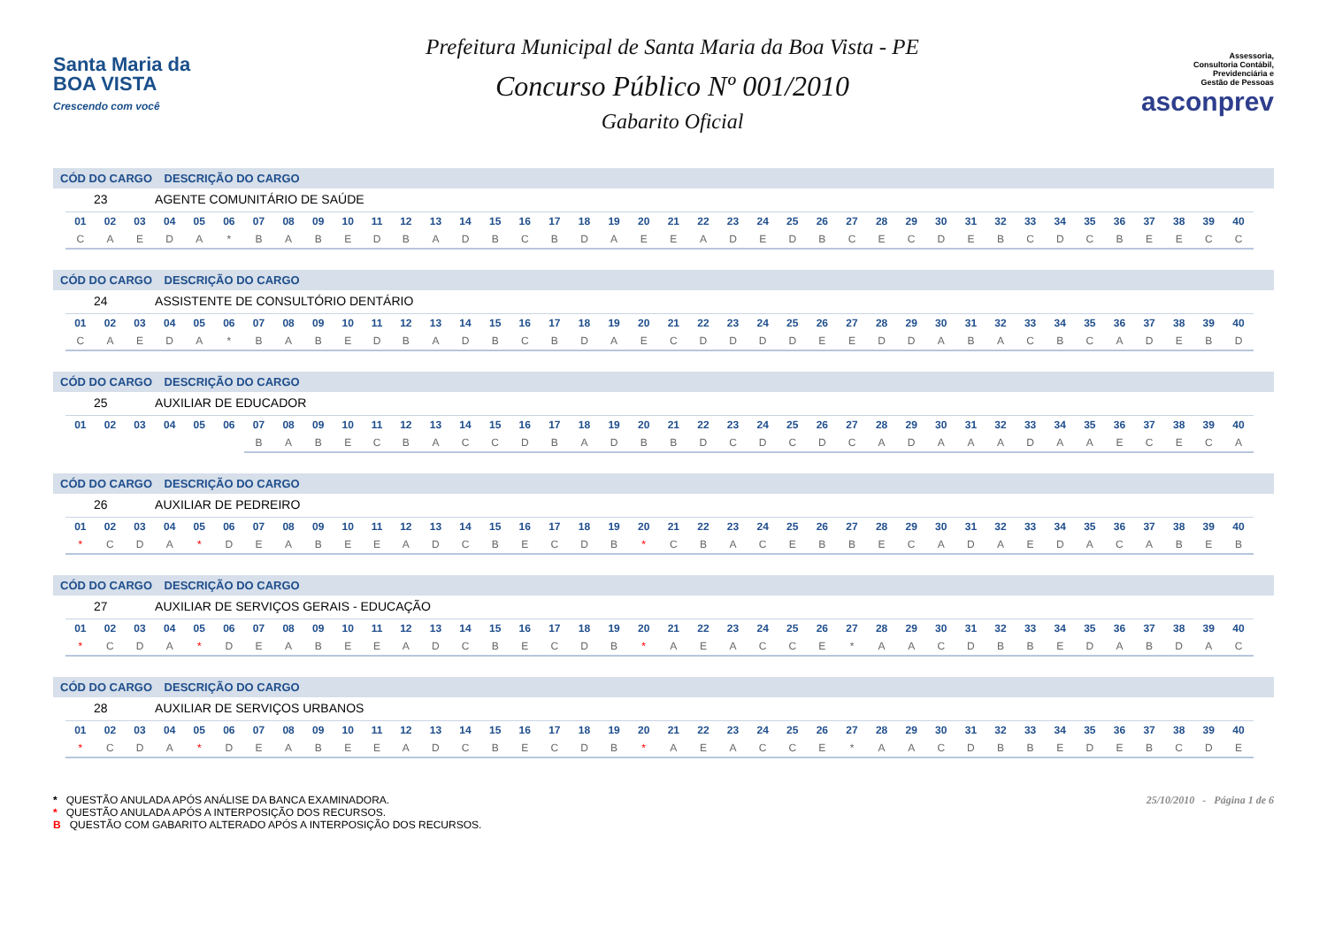Santa Maria da
BOA VISTA
Crescendo com você
Prefeitura Municipal de Santa Maria da Boa Vista - PE
Concurso Público Nº 001/2010
Gabarito Oficial
Assessoria,
Consultoria Contábil,
Previdenciária e
Gestão de Pessoas
asconprev
CÓD DO CARGO DESCRIÇÃO DO CARGO
23 AGENTE COMUNITÁRIO DE SAÚDE
| 01 | 02 | 03 | 04 | 05 | 06 | 07 | 08 | 09 | 10 | 11 | 12 | 13 | 14 | 15 | 16 | 17 | 18 | 19 | 20 | 21 | 22 | 23 | 24 | 25 | 26 | 27 | 28 | 29 | 30 | 31 | 32 | 33 | 34 | 35 | 36 | 37 | 38 | 39 | 40 |
| --- | --- | --- | --- | --- | --- | --- | --- | --- | --- | --- | --- | --- | --- | --- | --- | --- | --- | --- | --- | --- | --- | --- | --- | --- | --- | --- | --- | --- | --- | --- | --- | --- | --- | --- | --- | --- | --- | --- | --- |
| C | A | E | D | A | * | B | A | B | E | D | B | A | D | B | C | B | D | A | E | E | A | D | E | D | B | C | E | C | D | E | B | C | D | C | B | E | E | C | C |
CÓD DO CARGO DESCRIÇÃO DO CARGO
24 ASSISTENTE DE CONSULTÓRIO DENTÁRIO
| 01 | 02 | 03 | 04 | 05 | 06 | 07 | 08 | 09 | 10 | 11 | 12 | 13 | 14 | 15 | 16 | 17 | 18 | 19 | 20 | 21 | 22 | 23 | 24 | 25 | 26 | 27 | 28 | 29 | 30 | 31 | 32 | 33 | 34 | 35 | 36 | 37 | 38 | 39 | 40 |
| --- | --- | --- | --- | --- | --- | --- | --- | --- | --- | --- | --- | --- | --- | --- | --- | --- | --- | --- | --- | --- | --- | --- | --- | --- | --- | --- | --- | --- | --- | --- | --- | --- | --- | --- | --- | --- | --- | --- | --- |
| C | A | E | D | A | * | B | A | B | E | D | B | A | D | B | C | B | D | A | E | C | D | D | D | D | E | E | D | D | A | B | A | C | B | C | A | D | E | B | D |
CÓD DO CARGO DESCRIÇÃO DO CARGO
25 AUXILIAR DE EDUCADOR
| 01 | 02 | 03 | 04 | 05 | 06 | 07 | 08 | 09 | 10 | 11 | 12 | 13 | 14 | 15 | 16 | 17 | 18 | 19 | 20 | 21 | 22 | 23 | 24 | 25 | 26 | 27 | 28 | 29 | 30 | 31 | 32 | 33 | 34 | 35 | 36 | 37 | 38 | 39 | 40 |
| --- | --- | --- | --- | --- | --- | --- | --- | --- | --- | --- | --- | --- | --- | --- | --- | --- | --- | --- | --- | --- | --- | --- | --- | --- | --- | --- | --- | --- | --- | --- | --- | --- | --- | --- | --- | --- | --- | --- | --- |
| | | | | | | B | A | B | E | C | B | A | C | C | D | B | A | D | B | B | D | C | D | C | D | C | A | D | A | A | A | D | A | A | E | C | E | C | A |
CÓD DO CARGO DESCRIÇÃO DO CARGO
26 AUXILIAR DE PEDREIRO
| 01 | 02 | 03 | 04 | 05 | 06 | 07 | 08 | 09 | 10 | 11 | 12 | 13 | 14 | 15 | 16 | 17 | 18 | 19 | 20 | 21 | 22 | 23 | 24 | 25 | 26 | 27 | 28 | 29 | 30 | 31 | 32 | 33 | 34 | 35 | 36 | 37 | 38 | 39 | 40 |
| --- | --- | --- | --- | --- | --- | --- | --- | --- | --- | --- | --- | --- | --- | --- | --- | --- | --- | --- | --- | --- | --- | --- | --- | --- | --- | --- | --- | --- | --- | --- | --- | --- | --- | --- | --- | --- | --- | --- | --- |
| * | C | D | A | * | D | E | A | B | E | E | A | D | C | B | E | C | D | B | * | C | B | A | C | E | B | B | E | C | A | D | A | E | D | A | C | A | B | E | B |
CÓD DO CARGO DESCRIÇÃO DO CARGO
27 AUXILIAR DE SERVIÇOS GERAIS - EDUCAÇÃO
| 01 | 02 | 03 | 04 | 05 | 06 | 07 | 08 | 09 | 10 | 11 | 12 | 13 | 14 | 15 | 16 | 17 | 18 | 19 | 20 | 21 | 22 | 23 | 24 | 25 | 26 | 27 | 28 | 29 | 30 | 31 | 32 | 33 | 34 | 35 | 36 | 37 | 38 | 39 | 40 |
| --- | --- | --- | --- | --- | --- | --- | --- | --- | --- | --- | --- | --- | --- | --- | --- | --- | --- | --- | --- | --- | --- | --- | --- | --- | --- | --- | --- | --- | --- | --- | --- | --- | --- | --- | --- | --- | --- | --- | --- |
| * | C | D | A | * | D | E | A | B | E | E | A | D | C | B | E | C | D | B | * | A | E | A | C | C | E | * | A | A | C | D | B | B | E | D | A | B | D | A | C |
CÓD DO CARGO DESCRIÇÃO DO CARGO
28 AUXILIAR DE SERVIÇOS URBANOS
| 01 | 02 | 03 | 04 | 05 | 06 | 07 | 08 | 09 | 10 | 11 | 12 | 13 | 14 | 15 | 16 | 17 | 18 | 19 | 20 | 21 | 22 | 23 | 24 | 25 | 26 | 27 | 28 | 29 | 30 | 31 | 32 | 33 | 34 | 35 | 36 | 37 | 38 | 39 | 40 |
| --- | --- | --- | --- | --- | --- | --- | --- | --- | --- | --- | --- | --- | --- | --- | --- | --- | --- | --- | --- | --- | --- | --- | --- | --- | --- | --- | --- | --- | --- | --- | --- | --- | --- | --- | --- | --- | --- | --- | --- |
| * | C | D | A | * | D | E | A | B | E | E | A | D | C | B | E | C | D | B | * | A | E | A | C | C | E | * | A | A | C | D | B | B | E | D | E | B | C | D | E |
* QUESTÃO ANULADA APÓS ANÁLISE DA BANCA EXAMINADORA.
* QUESTÃO ANULADA APÓS A INTERPOSIÇÃO DOS RECURSOS.
B QUESTÃO COM GABARITO ALTERADO APÓS A INTERPOSIÇÃO DOS RECURSOS.
25/10/2010 - Página 1 de 6